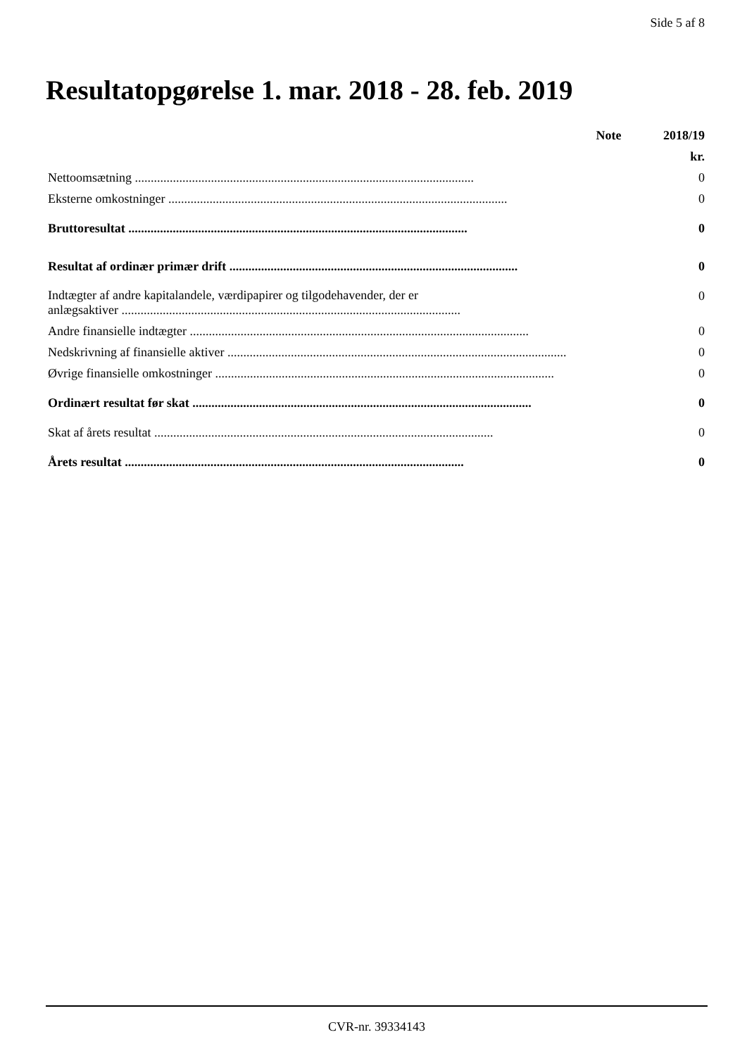Side 5 af 8
Resultatopgørelse 1. mar. 2018 - 28. feb. 2019
| | Note | 2018/19 |
| --- | --- | --- |
| | | kr. |
| Nettoomsætning ........................................................................................................... | | 0 |
| Eksterne omkostninger ........................................................................................................... | | 0 |
| Bruttoresultat ........................................................................................................... | | 0 |
| Resultat af ordinær primær drift ........................................................................................... | | 0 |
| Indtægter af andre kapitalandele, værdipapirer og tilgodehavender, der er anlægsaktiver ........................................................................................................... | | 0 |
| Andre finansielle indtægter ........................................................................................................... | | 0 |
| Nedskrivning af finansielle aktiver ........................................................................................................... | | 0 |
| Øvrige finansielle omkostninger ........................................................................................................... | | 0 |
| Ordinært resultat før skat ........................................................................................................... | | 0 |
| Skat af årets resultat ........................................................................................................... | | 0 |
| Årets resultat ........................................................................................................... | | 0 |
CVR-nr. 39334143